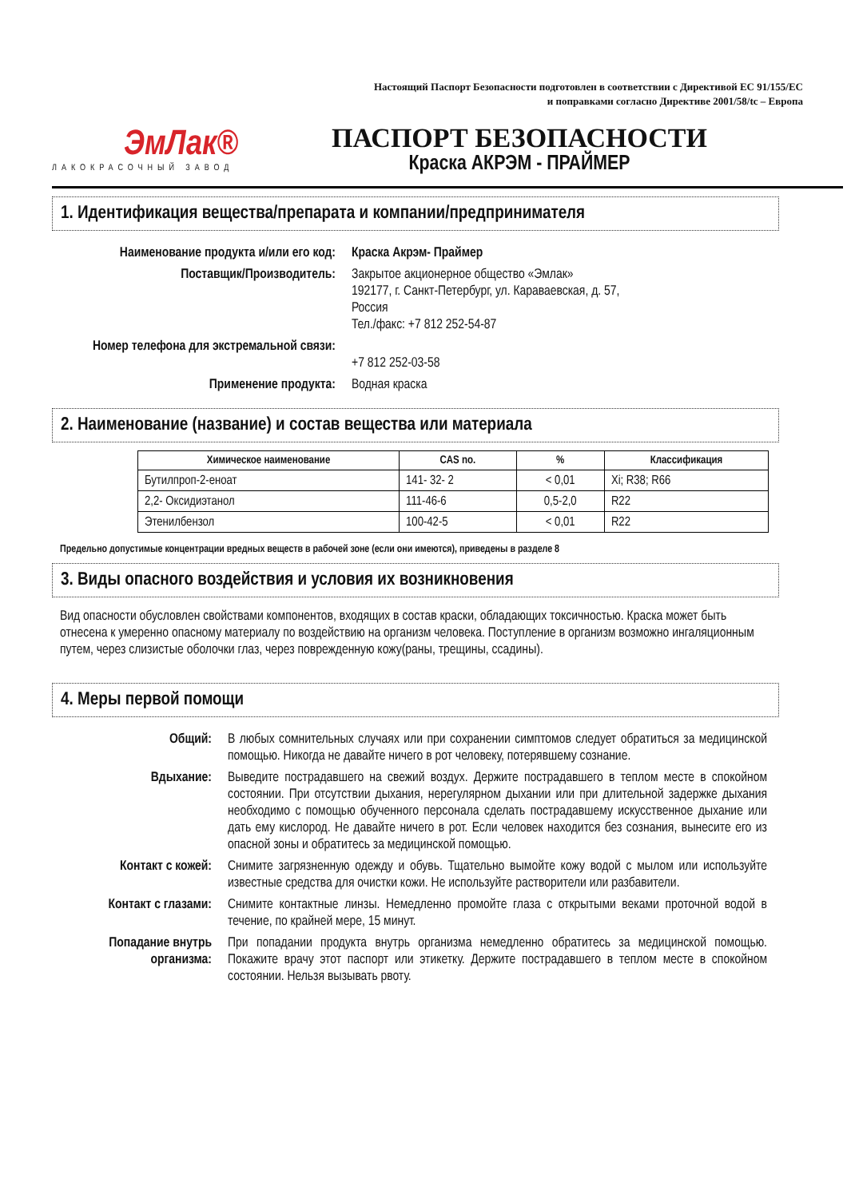ЭмЛак®
ЛАКОКРАСОЧНЫЙ ЗАВОД
Настоящий Паспорт Безопасности подготовлен в соответствии с Директивой ЕС 91/155/ЕС
и поправками согласно Директиве 2001/58/tc – Европа
ПАСПОРТ БЕЗОПАСНОСТИ
Краска АКРЭМ - ПРАЙМЕР
1. Идентификация вещества/препарата и компании/предпринимателя
Наименование продукта и/или его код:
Краска Акрэм- Праймер
Поставщик/Производитель:
Закрытое акционерное общество «Эмлак»
192177, г. Санкт-Петербург, ул. Караваевская, д. 57,
Россия
Тел./факс: +7 812 252-54-87
Номер телефона для экстремальной связи:
+7 812 252-03-58
Применение продукта:
Водная краска
2. Наименование (название) и состав вещества или материала
| Химическое наименование | CAS no. | % | Классификация |
| --- | --- | --- | --- |
| Бутилпроп-2-еноат | 141- 32- 2 | < 0,01 | Xi; R38; R66 |
| 2,2- Оксидиэтанол | 111-46-6 | 0,5-2,0 | R22 |
| Этенилбензол | 100-42-5 | < 0,01 | R22 |
Предельно допустимые концентрации вредных веществ в рабочей зоне (если они имеются), приведены в разделе 8
3. Виды опасного воздействия и условия их возникновения
Вид опасности обусловлен свойствами компонентов, входящих в состав краски, обладающих токсичностью. Краска может быть отнесена к умеренно опасному материалу по воздействию на организм человека. Поступление в организм возможно ингаляционным путем, через слизистые оболочки глаз, через поврежденную кожу(раны, трещины, ссадины).
4. Меры первой помощи
Общий:
В любых сомнительных случаях или при сохранении симптомов следует обратиться за медицинской помощью. Никогда не давайте ничего в рот человеку, потерявшему сознание.
Вдыхание:
Выведите пострадавшего на свежий воздух. Держите пострадавшего в теплом месте в спокойном состоянии. При отсутствии дыхания, нерегулярном дыхании или при длительной задержке дыхания необходимо с помощью обученного персонала сделать пострадавшему искусственное дыхание или дать ему кислород. Не давайте ничего в рот. Если человек находится без сознания, вынесите его из опасной зоны и обратитесь за медицинской помощью.
Контакт с кожей:
Снимите загрязненную одежду и обувь. Тщательно вымойте кожу водой с мылом или используйте известные средства для очистки кожи. Не используйте растворители или разбавители.
Контакт с глазами:
Снимите контактные линзы. Немедленно промойте глаза с открытыми веками проточной водой в течение, по крайней мере, 15 минут.
Попадание внутрь организма:
При попадании продукта внутрь организма немедленно обратитесь за медицинской помощью. Покажите врачу этот паспорт или этикетку. Держите пострадавшего в теплом месте в спокойном состоянии. Нельзя вызывать рвоту.